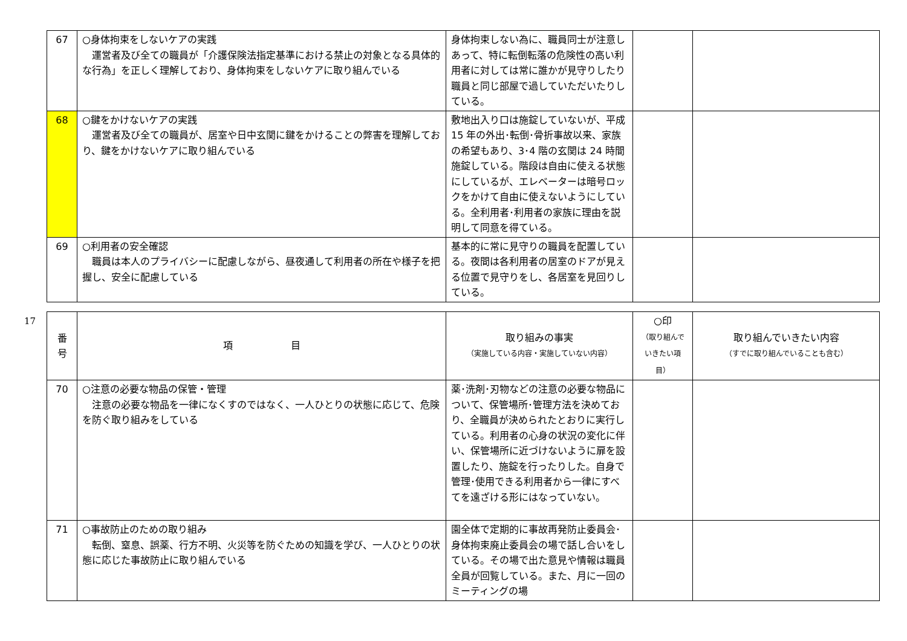| 67 | ○身体拘束をしないケアの実践 運営者及び全ての職員が「介護保険法指定基準における禁止の対象となる具体的な行為」を正しく理解しており、身体拘束をしないケアに取り組んでいる | 身体拘束しない為に、職員同士が注意しあって、特に転倒転落の危険性の高い利用者に対しては常に誰かが見守りしたり職員と同じ部屋で過していただいたりしている。 | | |
| 68 | ○鍵をかけないケアの実践 運営者及び全ての職員が、居室や日中玄関に鍵をかけることの弊害を理解しており、鍵をかけないケアに取り組んでいる | 敷地出入り口は施錠していないが、平成 15 年の外出･転倒･骨折事故以来、家族の希望もあり、3･4 階の玄関は 24 時間施錠している。階段は自由に使える状態にしているが、エレベーターは暗号ロックをかけて自由に使えないようにしている。全利用者･利用者の家族に理由を説明して同意を得ている。 | | |
| 69 | ○利用者の安全確認 職員は本人のプライバシーに配慮しながら、昼夜通して利用者の所在や様子を把握し、安全に配慮している | 基本的に常に見守りの職員を配置している。夜間は各利用者の居室のドアが見える位置で見守りをし、各居室を見回りしている。 | | |
17
| 番 号 | 項 目 | 取り組みの事実 （実施している内容・実施していない内容） | ○印 （取り組んで いきたい項目） | 取り組んでいきたい内容 （すでに取り組んでいることも含む） |
| --- | --- | --- | --- | --- |
| 70 | ○注意の必要な物品の保管・管理 注意の必要な物品を一律になくすのではなく、一人ひとりの状態に応じて、危険を防ぐ取り組みをしている | 薬･洗剤･刃物などの注意の必要な物品について、保管場所･管理方法を決めており、全職員が決められたとおりに実行している。利用者の心身の状況の変化に伴い、保管場所に近づけないように扉を設置したり、施錠を行ったりした。自身で管理･使用できる利用者から一律にすべてを遠ざける形にはなっていない。 | | |
| 71 | ○事故防止のための取り組み 転倒、窒息、誤薬、行方不明、火災等を防ぐための知識を学び、一人ひとりの状態に応じた事故防止に取り組んでいる | 園全体で定期的に事故再発防止委員会･身体拘束廃止委員会の場で話し合いをしている。その場で出た意見や情報は職員全員が回覧している。また、月に一回のミーティングの場 | | |